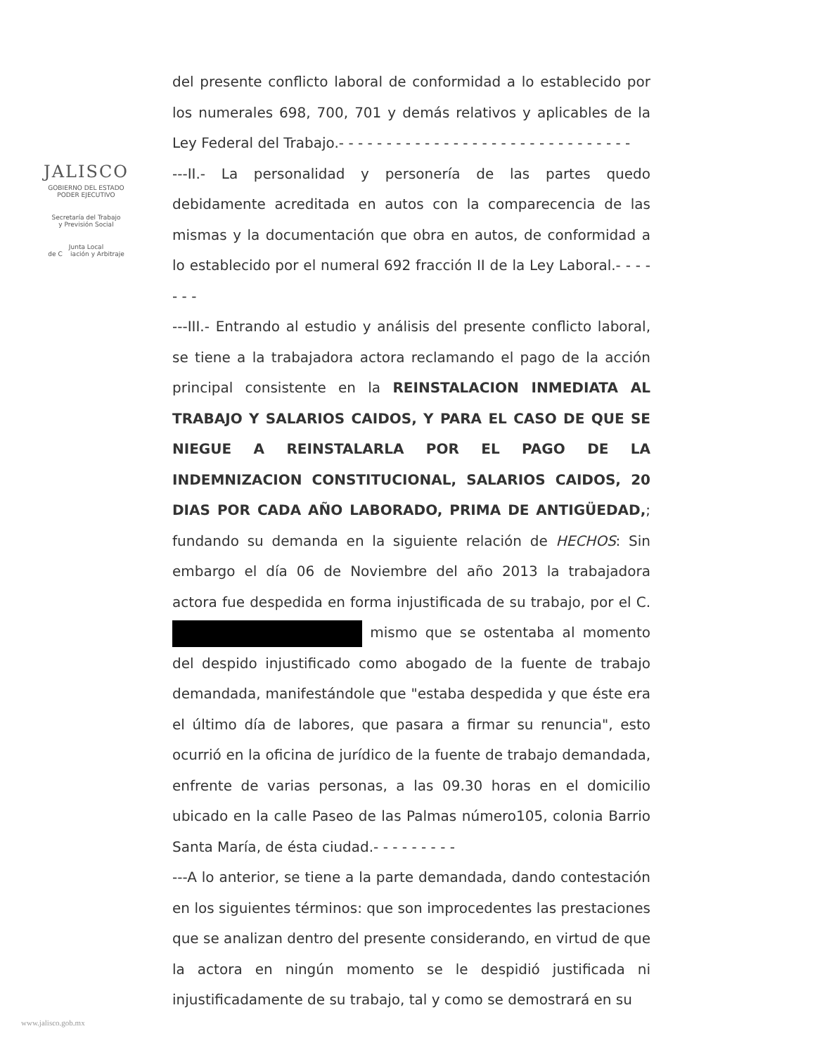JALISCO
GOBIERNO DEL ESTADO
PODER EJECUTIVO
Secretaría del Trabajo
y Previsión Social
Junta Local
de C iación y Arbitraje
del presente conflicto laboral de conformidad a lo establecido por los numerales 698, 700, 701 y demás relativos y aplicables de la Ley Federal del Trabajo.- - - - - - - - - - - - - - - - - - - - - - - - - - - - - - -
---II.- La personalidad y personería de las partes quedo debidamente acreditada en autos con la comparecencia de las mismas y la documentación que obra en autos, de conformidad a lo establecido por el numeral 692 fracción II de la Ley Laboral.- - - - - - -
---III.- Entrando al estudio y análisis del presente conflicto laboral, se tiene a la trabajadora actora reclamando el pago de la acción principal consistente en la REINSTALACION INMEDIATA AL TRABAJO Y SALARIOS CAIDOS, Y PARA EL CASO DE QUE SE NIEGUE A REINSTALARLA POR EL PAGO DE LA INDEMNIZACION CONSTITUCIONAL, SALARIOS CAIDOS, 20 DIAS POR CADA AÑO LABORADO, PRIMA DE ANTIGÜEDAD,; fundando su demanda en la siguiente relación de HECHOS: Sin embargo el día 06 de Noviembre del año 2013 la trabajadora actora fue despedida en forma injustificada de su trabajo, por el C. mismo que se ostentaba al momento del despido injustificado como abogado de la fuente de trabajo demandada, manifestándole que "estaba despedida y que éste era el último día de labores, que pasara a firmar su renuncia", esto ocurrió en la oficina de jurídico de la fuente de trabajo demandada, enfrente de varias personas, a las 09.30 horas en el domicilio ubicado en la calle Paseo de las Palmas número105, colonia Barrio Santa María, de ésta ciudad.- - - - - - - - -
---A lo anterior, se tiene a la parte demandada, dando contestación en los siguientes términos: que son improcedentes las prestaciones que se analizan dentro del presente considerando, en virtud de que la actora en ningún momento se le despidió justificada ni injustificadamente de su trabajo, tal y como se demostrará en su
www.jalisco.gob.mx